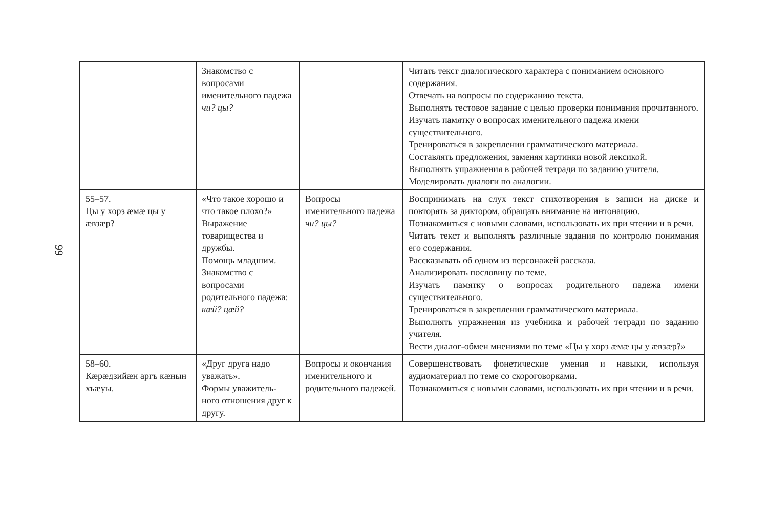99
| | Знакомство с вопросами именительного падежа чи? цы? | | Читать текст диалогического характера с пониманием основного содержания. Отвечать на вопросы по содержанию текста. Выполнять тестовое задание с целью проверки понимания прочитанного. Изучать памятку о вопросах именительного падежа имени существительного. Тренироваться в закреплении грамматического материала. Составлять предложения, заменяя картинки новой лексикой. Выполнять упражнения в рабочей тетради по заданию учителя. Моделировать диалоги по аналогии. |
| 55–57. Цы у хорз æмæ цы у æвзæр? | «Что такое хорошо и что такое плохо?» Выражение товарищества и дружбы. Помощь младшим. Знакомство с вопросами родительного падежа: кæй? цæй? | Вопросы именительного падежа чи? цы? | Воспринимать на слух текст стихотворения в записи на диске и повторять за диктором, обращать внимание на интонацию. Познакомиться с новыми словами, использовать их при чтении и в речи. Читать текст и выполнять различные задания по контролю понимания его содержания. Рассказывать об одном из персонажей рассказа. Анализировать пословицу по теме. Изучать памятку о вопросах родительного падежа имени существительного. Тренироваться в закреплении грамматического материала. Выполнять упражнения из учебника и рабочей тетради по заданию учителя. Вести диалог-обмен мнениями по теме «Цы у хорз æмæ цы у æвзæр?» |
| 58–60. Кæрæдзийæн аргъ кæнын хъæуы. | «Друг друга надо уважать». Формы уважитель-ного отношения друг к другу. | Вопросы и окончания именительного и родительного падежей. | Совершенствовать фонетические умения и навыки, используя аудиоматериал по теме со скороговорками. Познакомиться с новыми словами, использовать их при чтении и в речи. |